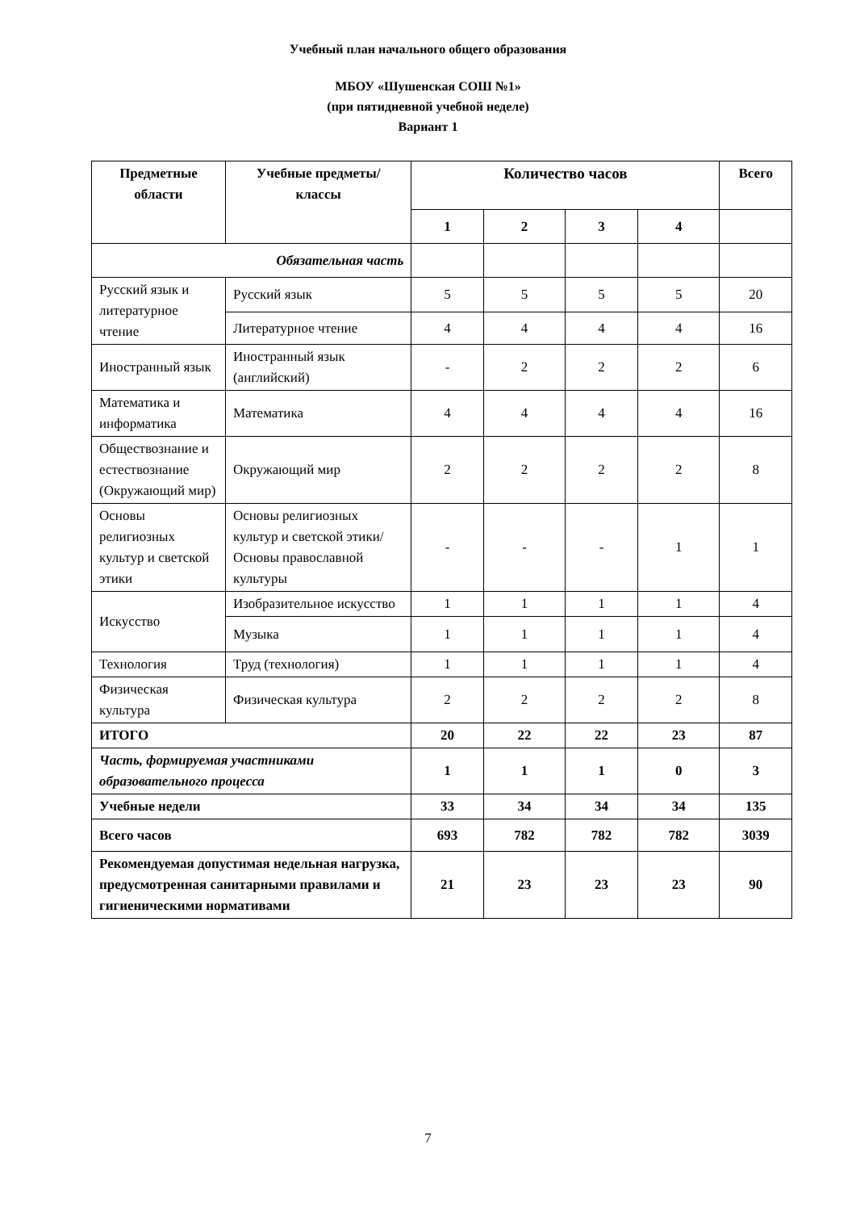Учебный план начального общего образования
МБОУ «Шушенская СОШ №1»
(при пятидневной учебной неделе)
Вариант 1
| Предметные области | Учебные предметы/ классы | Количество часов | | | | Всего |
| --- | --- | --- | --- | --- | --- | --- |
| | | 1 | 2 | 3 | 4 | |
| Обязательная часть | | | | | | |
| Русский язык и литературное чтение | Русский язык | 5 | 5 | 5 | 5 | 20 |
| | Литературное чтение | 4 | 4 | 4 | 4 | 16 |
| Иностранный язык | Иностранный язык (английский) | - | 2 | 2 | 2 | 6 |
| Математика и информатика | Математика | 4 | 4 | 4 | 4 | 16 |
| Обществознание и естествознание (Окружающий мир) | Окружающий мир | 2 | 2 | 2 | 2 | 8 |
| Основы религиозных культур и светской этики | Основы религиозных культур и светской этики/ Основы православной культуры | - | - | - | 1 | 1 |
| Искусство | Изобразительное искусство | 1 | 1 | 1 | 1 | 4 |
| | Музыка | 1 | 1 | 1 | 1 | 4 |
| Технология | Труд (технология) | 1 | 1 | 1 | 1 | 4 |
| Физическая культура | Физическая культура | 2 | 2 | 2 | 2 | 8 |
| ИТОГО | | 20 | 22 | 22 | 23 | 87 |
| Часть, формируемая участниками образовательного процесса | | 1 | 1 | 1 | 0 | 3 |
| Учебные недели | | 33 | 34 | 34 | 34 | 135 |
| Всего часов | | 693 | 782 | 782 | 782 | 3039 |
| Рекомендуемая допустимая недельная нагрузка, предусмотренная санитарными правилами и гигиеническими нормативами | | 21 | 23 | 23 | 23 | 90 |
7